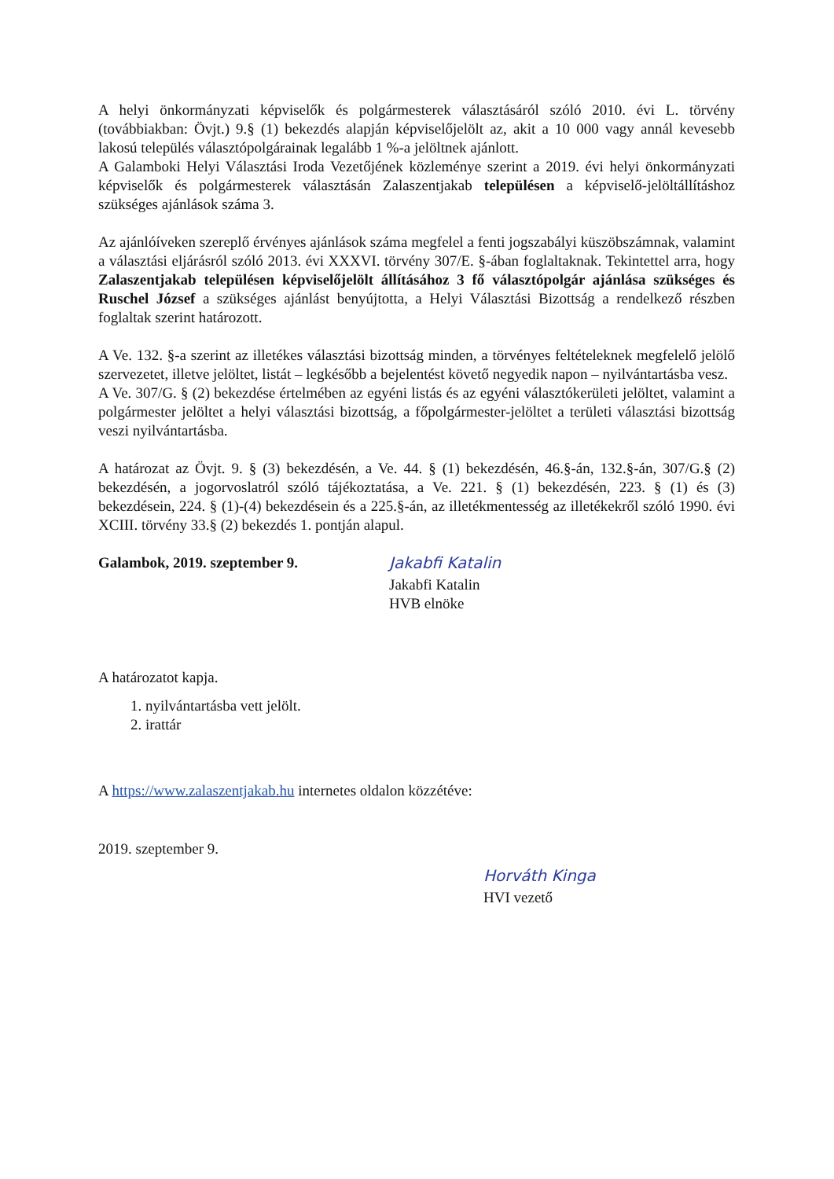A helyi önkormányzati képviselők és polgármesterek választásáról szóló 2010. évi L. törvény (továbbiakban: Övjt.) 9.§ (1) bekezdés alapján képviselőjelölt az, akit a 10 000 vagy annál kevesebb lakosú település választópolgárainak legalább 1 %-a jelöltnek ajánlott.
A Galamboki Helyi Választási Iroda Vezetőjének közleménye szerint a 2019. évi helyi önkormányzati képviselők és polgármesterek választásán Zalaszentjakab településen a képviselő-jelöltállításhoz szükséges ajánlások száma 3.
Az ajánlóíveken szereplő érvényes ajánlások száma megfelel a fenti jogszabályi küszöbszámnak, valamint a választási eljárásról szóló 2013. évi XXXVI. törvény 307/E. §-ában foglaltaknak. Tekintettel arra, hogy Zalaszentjakab településen képviselőjelölt állításához 3 fő választópolgár ajánlása szükséges és Ruschel József a szükséges ajánlást benyújtotta, a Helyi Választási Bizottság a rendelkező részben foglaltak szerint határozott.
A Ve. 132. §-a szerint az illetékes választási bizottság minden, a törvényes feltételeknek megfelelő jelölő szervezetet, illetve jelöltet, listát – legkésőbb a bejelentést követő negyedik napon – nyilvántartásba vesz.
A Ve. 307/G. § (2) bekezdése értelmében az egyéni listás és az egyéni választókerületi jelöltet, valamint a polgármester jelöltet a helyi választási bizottság, a főpolgármester-jelöltet a területi választási bizottság veszi nyilvántartásba.
A határozat az Övjt. 9. § (3) bekezdésén, a Ve. 44. § (1) bekezdésén, 46.§-án, 132.§-án, 307/G.§ (2) bekezdésén, a jogorvoslatról szóló tájékoztatása, a Ve. 221. § (1) bekezdésén, 223. § (1) és (3) bekezdésein, 224. § (1)-(4) bekezdésein és a 225.§-án, az illetékmentesség az illetékekről szóló 1990. évi XCIII. törvény 33.§ (2) bekezdés 1. pontján alapul.
Galambok, 2019. szeptember 9.
Jakabfi Katalin
Jakabfi Katalin
HVB elnöke
A határozatot kapja.
1. nyilvántartásba vett jelölt.
2. irattár
A https://www.zalaszentjakab.hu internetes oldalon közzétéve:
2019. szeptember 9.
Horváth Kinga
HVI vezető